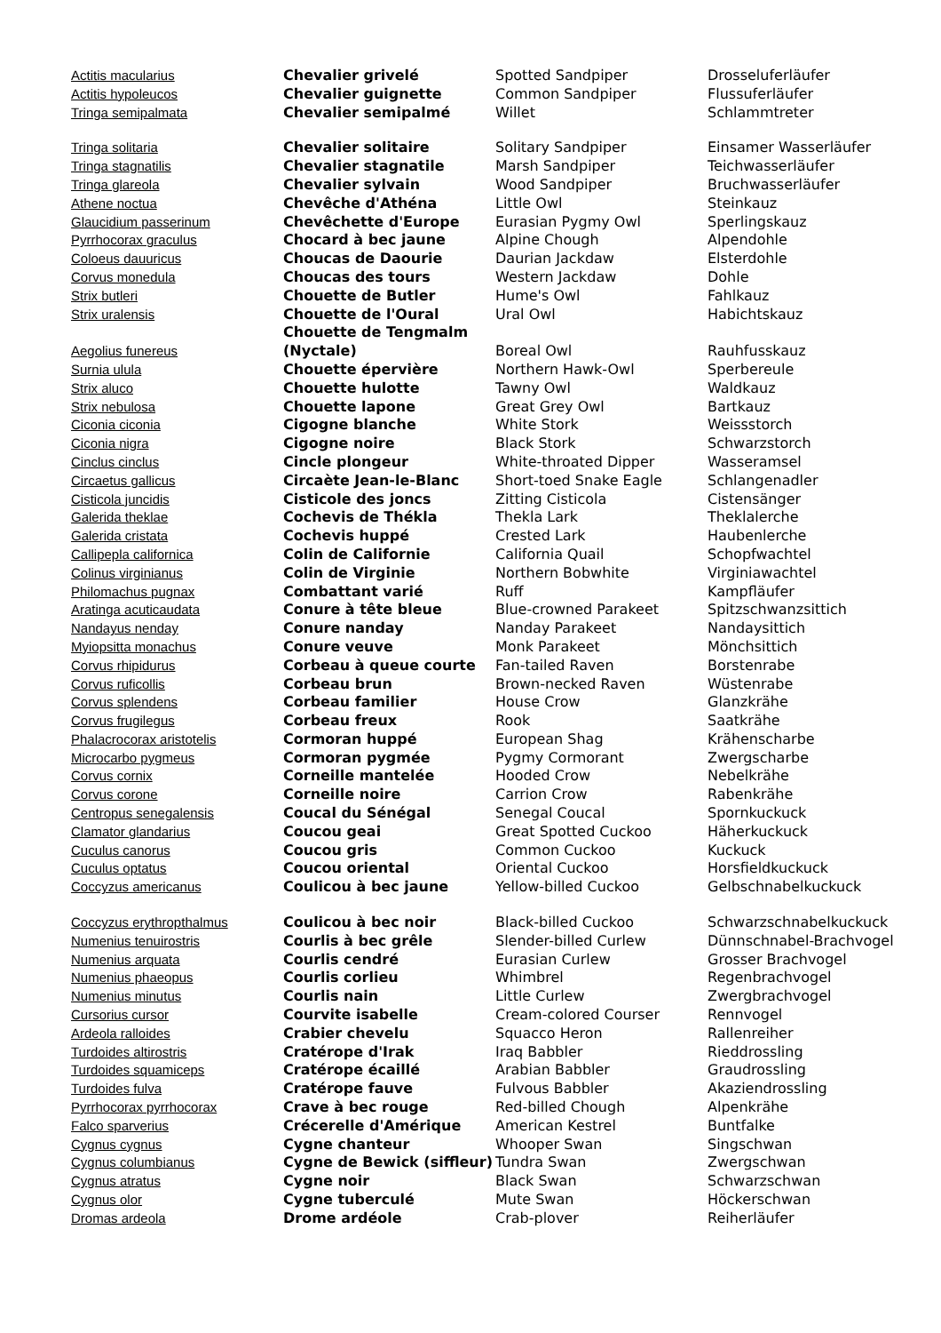| Actitis macularius | Chevalier grivelé | Spotted Sandpiper | Drosseluferläufer |
| Actitis hypoleucos | Chevalier guignette | Common Sandpiper | Flussuferläufer |
| Tringa semipalmata | Chevalier semipalmé | Willet | Schlammtreter |
| Tringa solitaria | Chevalier solitaire | Solitary Sandpiper | Einsamer Wasserläufer |
| Tringa stagnatilis | Chevalier stagnatile | Marsh Sandpiper | Teichwasserläufer |
| Tringa glareola | Chevalier sylvain | Wood Sandpiper | Bruchwasserläufer |
| Athene noctua | Chevêche d'Athéna | Little Owl | Steinkauz |
| Glaucidium passerinum | Chevêchette d'Europe | Eurasian Pygmy Owl | Sperlingskauz |
| Pyrrhocorax graculus | Chocard à bec jaune | Alpine Chough | Alpendohle |
| Coloeus dauuricus | Choucas de Daourie | Daurian Jackdaw | Elsterdohle |
| Corvus monedula | Choucas des tours | Western Jackdaw | Dohle |
| Strix butleri | Chouette de Butler | Hume's Owl | Fahlkauz |
| Strix uralensis | Chouette de l'Oural | Ural Owl | Habichtskauz |
| Aegolius funereus | Chouette de Tengmalm (Nyctale) | Boreal Owl | Rauhfusskauz |
| Surnia ulula | Chouette épervière | Northern Hawk-Owl | Sperbereule |
| Strix aluco | Chouette hulotte | Tawny Owl | Waldkauz |
| Strix nebulosa | Chouette lapone | Great Grey Owl | Bartkauz |
| Ciconia ciconia | Cigogne blanche | White Stork | Weissstorch |
| Ciconia nigra | Cigogne noire | Black Stork | Schwarzstorch |
| Cinclus cinclus | Cincle plongeur | White-throated Dipper | Wasseramsel |
| Circaetus gallicus | Circaète Jean-le-Blanc | Short-toed Snake Eagle | Schlangenadler |
| Cisticola juncidis | Cisticole des joncs | Zitting Cisticola | Cistensänger |
| Galerida theklae | Cochevis de Thékla | Thekla Lark | Theklalerche |
| Galerida cristata | Cochevis huppé | Crested Lark | Haubenlerche |
| Callipepla californica | Colin de Californie | California Quail | Schopfwachtel |
| Colinus virginianus | Colin de Virginie | Northern Bobwhite | Virginiawachtel |
| Philomachus pugnax | Combattant varié | Ruff | Kampfläufer |
| Aratinga acuticaudata | Conure à tête bleue | Blue-crowned Parakeet | Spitzschwanzsittich |
| Nandayus nenday | Conure nanday | Nanday Parakeet | Nandaysittich |
| Myiopsitta monachus | Conure veuve | Monk Parakeet | Mönchsittich |
| Corvus rhipidurus | Corbeau à queue courte | Fan-tailed Raven | Borstenrabe |
| Corvus ruficollis | Corbeau brun | Brown-necked Raven | Wüstenrabe |
| Corvus splendens | Corbeau familier | House Crow | Glanzkrähe |
| Corvus frugilegus | Corbeau freux | Rook | Saatkrähe |
| Phalacrocorax aristotelis | Cormoran huppé | European Shag | Krähenscharbe |
| Microcarbo pygmeus | Cormoran pygmée | Pygmy Cormorant | Zwergscharbe |
| Corvus cornix | Corneille mantelée | Hooded Crow | Nebelkrähe |
| Corvus corone | Corneille noire | Carrion Crow | Rabenkrähe |
| Centropus senegalensis | Coucal du Sénégal | Senegal Coucal | Spornkuckuck |
| Clamator glandarius | Coucou geai | Great Spotted Cuckoo | Häherkuckuck |
| Cuculus canorus | Coucou gris | Common Cuckoo | Kuckuck |
| Cuculus optatus | Coucou oriental | Oriental Cuckoo | Horsfieldkuckuck |
| Coccyzus americanus | Coulicou à bec jaune | Yellow-billed Cuckoo | Gelbschnabelkuckuck |
| Coccyzus erythropthalmus | Coulicou à bec noir | Black-billed Cuckoo | Schwarzschnabelkuckuck |
| Numenius tenuirostris | Courlis à bec grêle | Slender-billed Curlew | Dünnschnabel-Brachvogel |
| Numenius arquata | Courlis cendré | Eurasian Curlew | Grosser Brachvogel |
| Numenius phaeopus | Courlis corlieu | Whimbrel | Regenbrachvogel |
| Numenius minutus | Courlis nain | Little Curlew | Zwergbrachvogel |
| Cursorius cursor | Courvite isabelle | Cream-colored Courser | Rennvogel |
| Ardeola ralloides | Crabier chevelu | Squacco Heron | Rallenreiher |
| Turdoides altirostris | Cratérope d'Irak | Iraq Babbler | Rieddrossling |
| Turdoides squamiceps | Cratérope écaillé | Arabian Babbler | Graudrossling |
| Turdoides fulva | Cratérope fauve | Fulvous Babbler | Akaziendrossling |
| Pyrrhocorax pyrrhocorax | Crave à bec rouge | Red-billed Chough | Alpenkrähe |
| Falco sparverius | Crécerelle d'Amérique | American Kestrel | Buntfalke |
| Cygnus cygnus | Cygne chanteur | Whooper Swan | Singschwan |
| Cygnus columbianus | Cygne de Bewick (siffleur) | Tundra Swan | Zwergschwan |
| Cygnus atratus | Cygne noir | Black Swan | Schwarzschwan |
| Cygnus olor | Cygne tuberculé | Mute Swan | Höckerschwan |
| Dromas ardeola | Drome ardéole | Crab-plover | Reiherläufer |